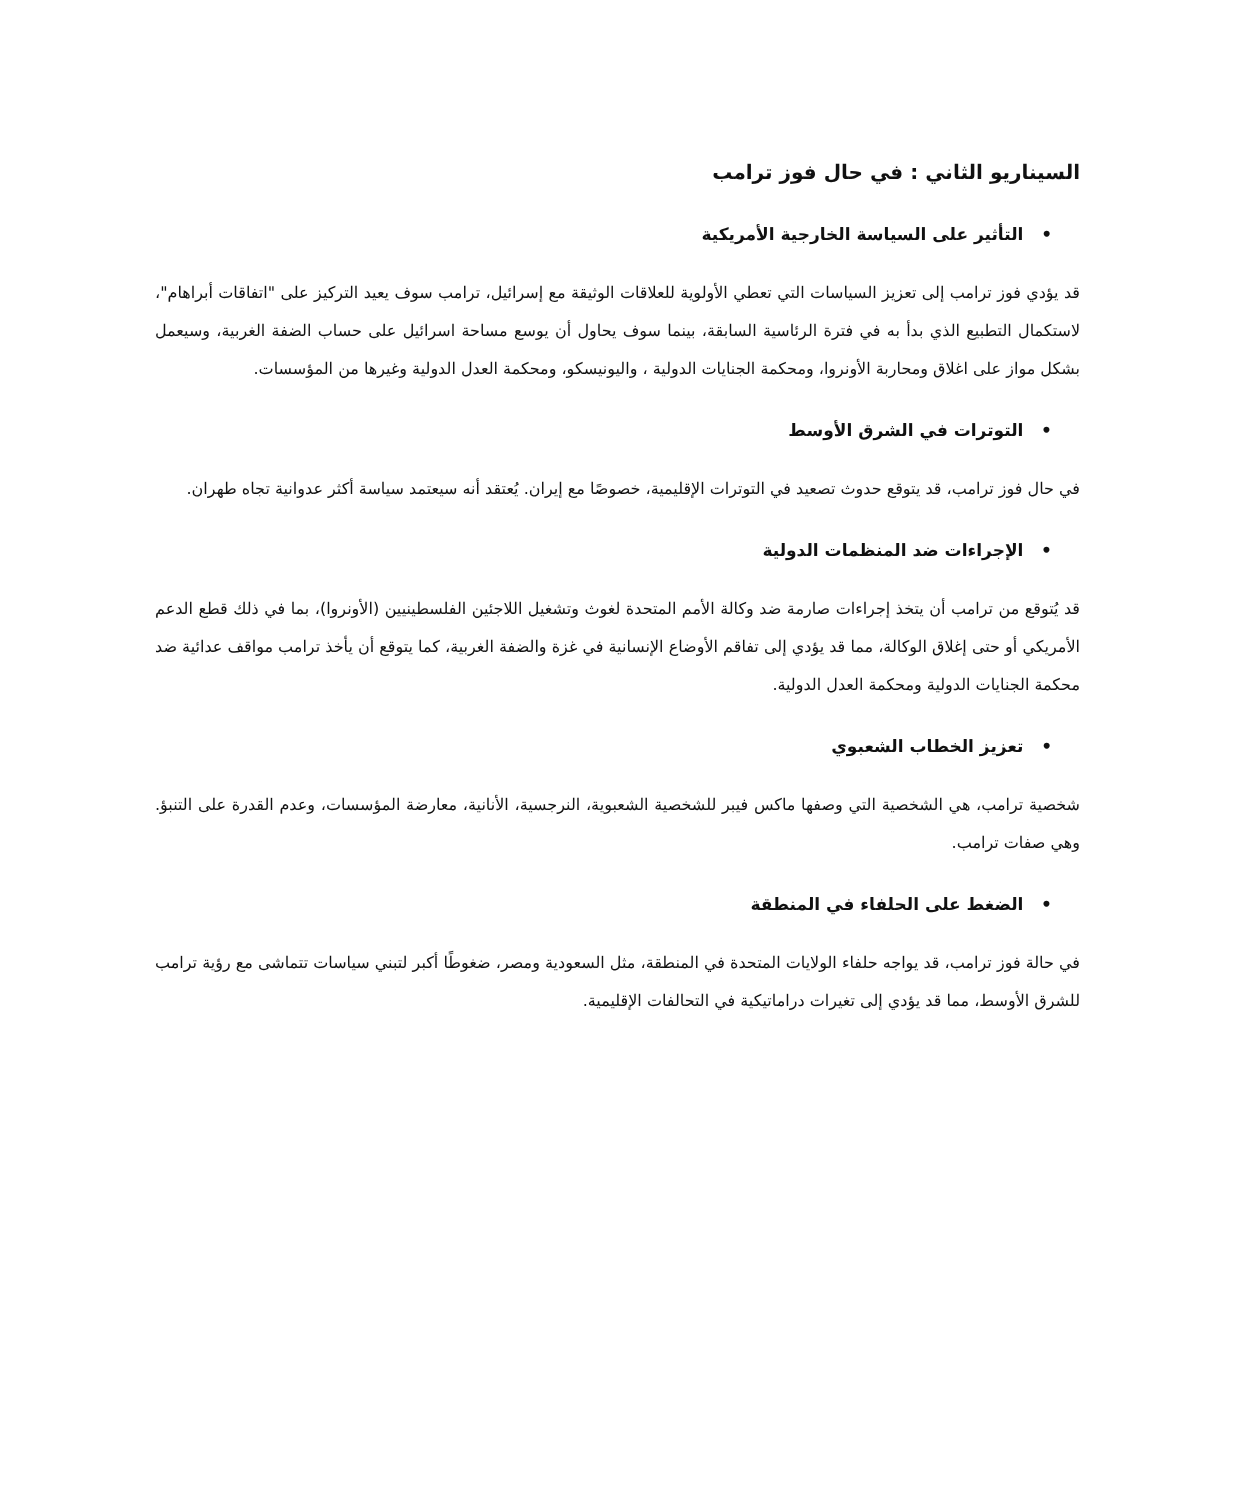السيناريو الثاني : في حال فوز ترامب
• التأثير على السياسة الخارجية الأمريكية
قد يؤدي فوز ترامب إلى تعزيز السياسات التي تعطي الأولوية للعلاقات الوثيقة مع إسرائيل، ترامب سوف يعيد التركيز على "اتفاقات أبراهام"، لاستكمال التطبيع الذي بدأ به في فترة الرئاسية السابقة، بينما سوف يحاول أن يوسع مساحة اسرائيل على حساب الضفة الغربية، وسيعمل بشكل مواز على اغلاق ومحاربة الأونروا، ومحكمة الجنايات الدولية ، واليونيسكو، ومحكمة العدل الدولية وغيرها من المؤسسات.
• التوترات في الشرق الأوسط
في حال فوز ترامب، قد يتوقع حدوث تصعيد في التوترات الإقليمية، خصوصًا مع إيران. يُعتقد أنه سيعتمد سياسة أكثر عدوانية تجاه طهران.
• الإجراءات ضد المنظمات الدولية
قد يُتوقع من ترامب أن يتخذ إجراءات صارمة ضد وكالة الأمم المتحدة لغوث وتشغيل اللاجئين الفلسطينيين (الأونروا)، بما في ذلك قطع الدعم الأمريكي أو حتى إغلاق الوكالة، مما قد يؤدي إلى تفاقم الأوضاع الإنسانية في غزة والضفة الغربية، كما يتوقع أن يأخذ ترامب مواقف عدائية ضد محكمة الجنايات الدولية ومحكمة العدل الدولية.
• تعزيز الخطاب الشعبوي
شخصية ترامب، هي الشخصية التي وصفها ماكس فيبر للشخصية الشعبوية، النرجسية، الأنانية، معارضة المؤسسات، وعدم القدرة على التنبؤ. وهي صفات ترامب.
• الضغط على الحلفاء في المنطقة
في حالة فوز ترامب، قد يواجه حلفاء الولايات المتحدة في المنطقة، مثل السعودية ومصر، ضغوطًا أكبر لتبني سياسات تتماشى مع رؤية ترامب للشرق الأوسط، مما قد يؤدي إلى تغيرات دراماتيكية في التحالفات الإقليمية.